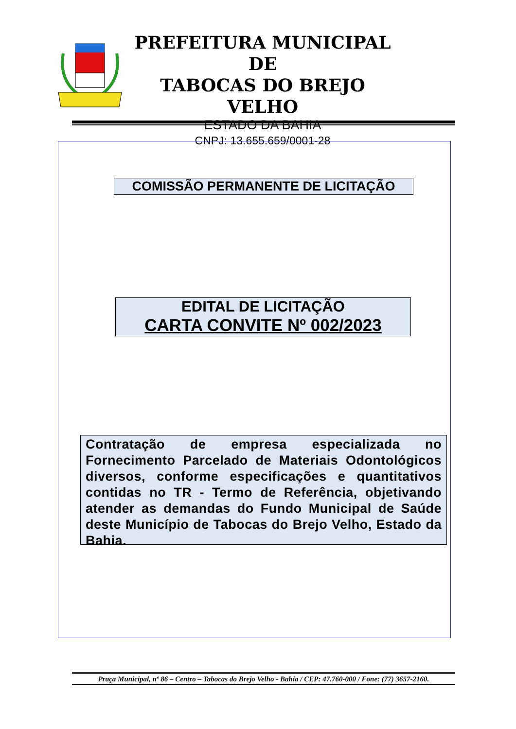PREFEITURA MUNICIPAL DE
TABOCAS DO BREJO VELHO
ESTADO DA BAHIA
CNPJ: 13.655.659/0001-28
COMISSÃO PERMANENTE DE LICITAÇÃO
EDITAL DE LICITAÇÃO
CARTA CONVITE Nº 002/2023
Contratação de empresa especializada no Fornecimento Parcelado de Materiais Odontológicos diversos, conforme especificações e quantitativos contidas no TR - Termo de Referência, objetivando atender as demandas do Fundo Municipal de Saúde deste Município de Tabocas do Brejo Velho, Estado da Bahia.
Praça Municipal, nº 86 – Centro – Tabocas do Brejo Velho - Bahia / CEP: 47.760-000 / Fone: (77) 3657-2160.